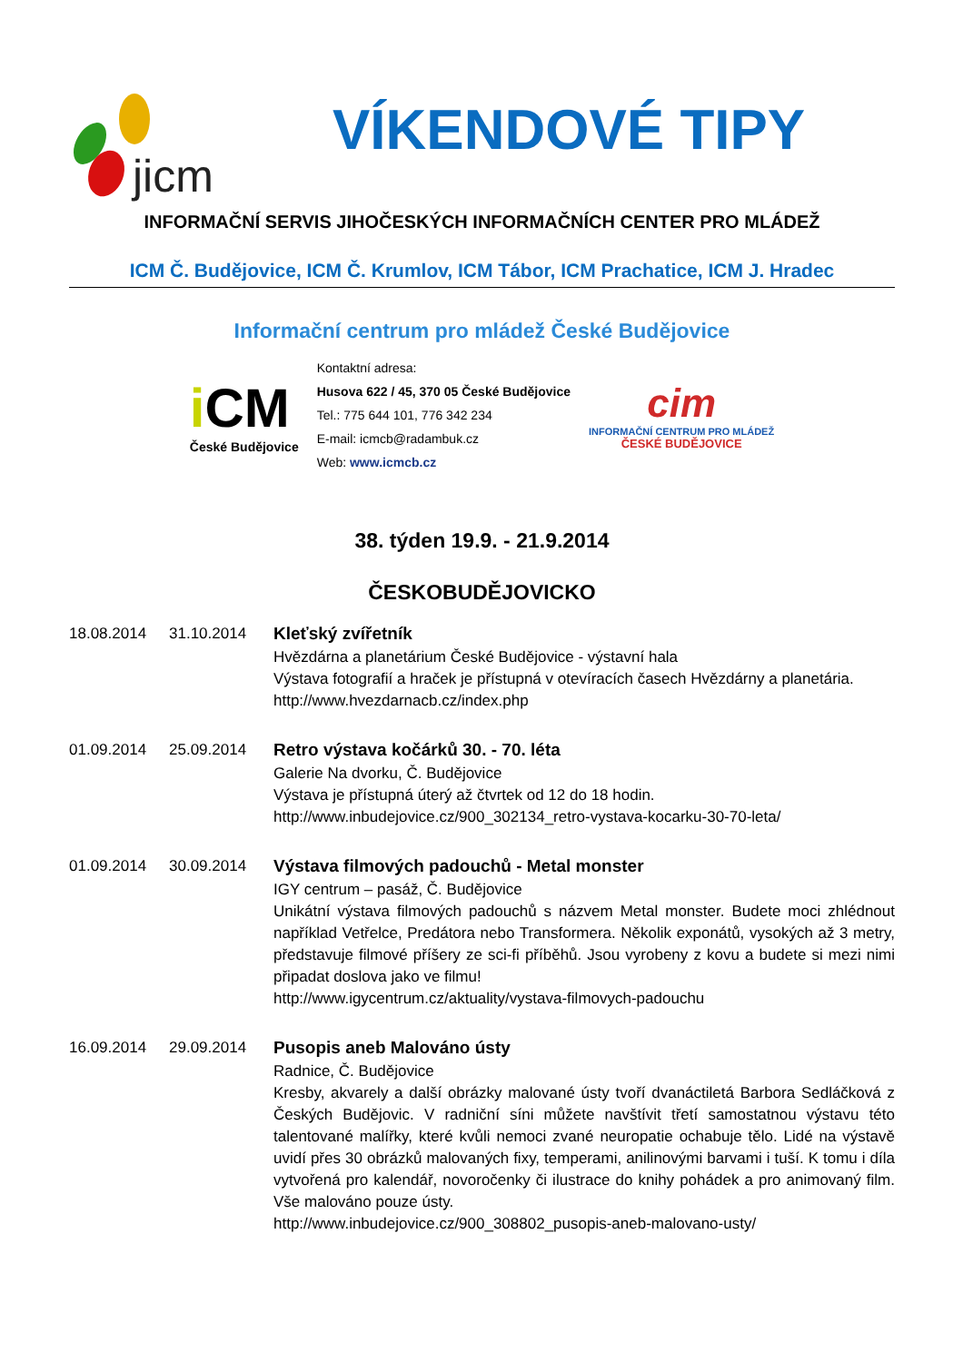jicm
VÍKENDOVÉ TIPY
INFORMAČNÍ SERVIS JIHOČESKÝCH INFORMAČNÍCH CENTER PRO MLÁDEŽ
ICM Č. Budějovice, ICM Č. Krumlov, ICM Tábor, ICM Prachatice, ICM J. Hradec
Informační centrum pro mládež České Budějovice
i CM
České Budějovice
Kontaktní adresa:
Husova 622 / 45, 370 05 České Budějovice
Tel.: 775 644 101, 776 342 234
E-mail: icmcb@radambuk.cz
Web: www.icmcb.cz
cim
INFORMAČNÍ CENTRUM PRO MLÁDEŽ
ČESKÉ BUDĚJOVICE
38. týden 19.9. - 21.9.2014
ČESKOBUDĚJOVICKO
18.08.2014 31.10.2014 Kleťský zvířetník
Hvězdárna a planetárium České Budějovice - výstavní hala
Výstava fotografií a hraček je přístupná v otevíracích časech Hvězdárny a planetária.
http://www.hvezdarnacb.cz/index.php
01.09.2014 25.09.2014 Retro výstava kočárků 30. - 70. léta
Galerie Na dvorku, Č. Budějovice
Výstava je přístupná úterý až čtvrtek od 12 do 18 hodin.
http://www.inbudejovice.cz/900_302134_retro-vystava-kocarku-30-70-leta/
01.09.2014 30.09.2014 Výstava filmových padouchů - Metal monster
IGY centrum – pasáž, Č. Budějovice
Unikátní výstava filmových padouchů s názvem Metal monster. Budete moci zhlédnout například Vetřelce, Predátora nebo Transformera. Několik exponátů, vysokých až 3 metry, představuje filmové příšery ze sci-fi příběhů. Jsou vyrobeny z kovu a budete si mezi nimi připadat doslova jako ve filmu!
http://www.igycentrum.cz/aktuality/vystava-filmovych-padouchu
16.09.2014 29.09.2014 Pusopis aneb Malováno ústy
Radnice, Č. Budějovice
Kresby, akvarely a další obrázky malované ústy tvoří dvanáctiletá Barbora Sedláčková z Českých Budějovic. V radniční síni můžete navštívit třetí samostatnou výstavu této talentované malířky, které kvůli nemoci zvané neuropatie ochabuje tělo. Lidé na výstavě uvidí přes 30 obrázků malovaných fixy, temperami, anilinovými barvami i tuší. K tomu i díla vytvořená pro kalendář, novoročenky či ilustrace do knihy pohádek a pro animovaný film. Vše malováno pouze ústy.
http://www.inbudejovice.cz/900_308802_pusopis-aneb-malovano-usty/